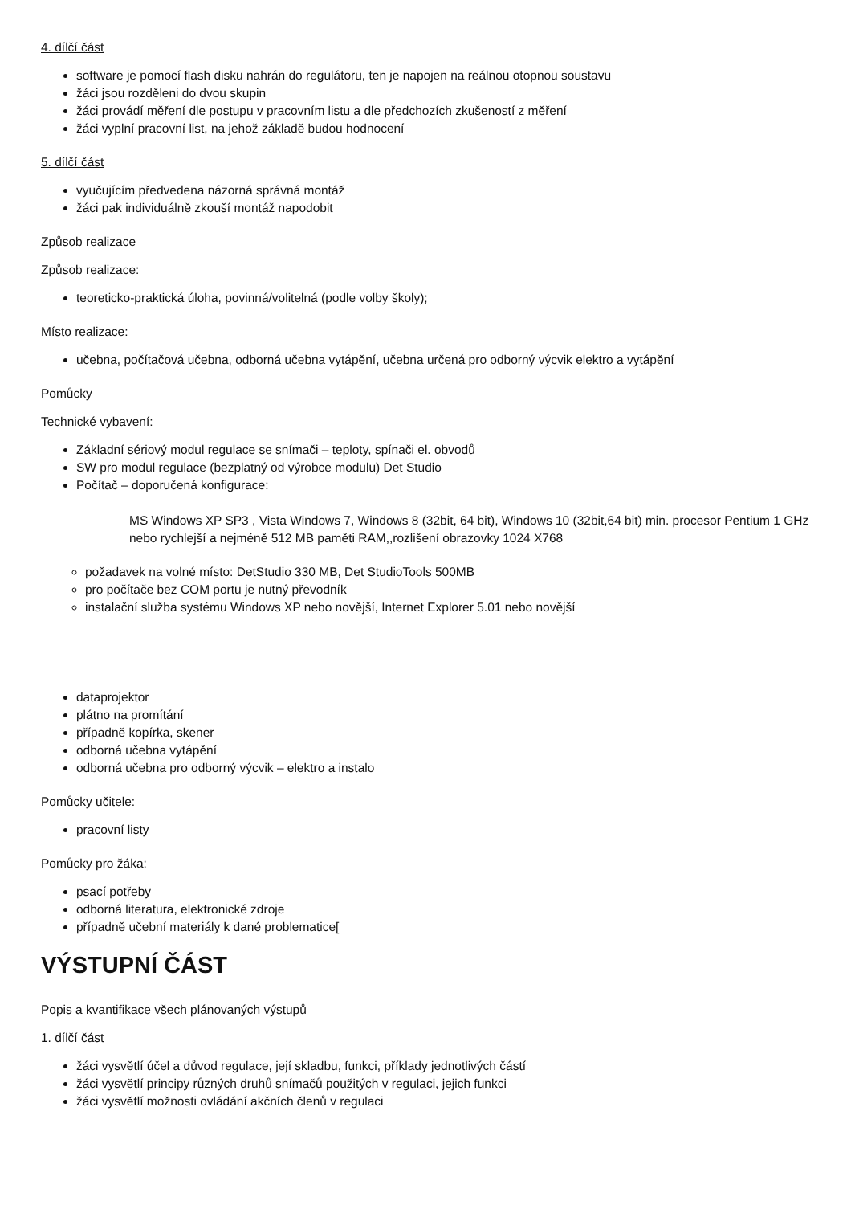4. dílčí část
software je pomocí flash disku nahrán do regulátoru, ten je napojen na reálnou otopnou soustavu
žáci jsou rozděleni do dvou skupin
žáci provádí měření dle postupu v pracovním listu a dle předchozích zkušeností z měření
žáci vyplní pracovní list, na jehož základě budou hodnocení
5. dílčí část
vyučujícím předvedena názorná správná montáž
žáci pak individuálně zkouší montáž napodobit
Způsob realizace
Způsob realizace:
teoreticko-praktická úloha, povinná/volitelná (podle volby školy);
Místo realizace:
učebna, počítačová učebna, odborná učebna vytápění, učebna určená pro odborný výcvik elektro a vytápění
Pomůcky
Technické vybavení:
Základní sériový modul regulace se snímači – teploty, spínači el. obvodů
SW pro modul regulace (bezplatný od výrobce modulu) Det Studio
Počítač – doporučená konfigurace:
MS Windows XP SP3 , Vista Windows 7, Windows 8 (32bit, 64 bit), Windows 10 (32bit,64 bit) min. procesor Pentium 1 GHz nebo rychlejší a nejméně 512 MB paměti RAM,,rozlišení obrazovky 1024 X768
požadavek na volné místo: DetStudio 330 MB, Det StudioTools 500MB
pro počítače bez COM portu je nutný převodník
instalační služba systému Windows XP nebo novější, Internet Explorer 5.01 nebo novější
dataprojektor
plátno na promítání
případně kopírka, skener
odborná učebna vytápění
odborná učebna pro odborný výcvik – elektro a instalo
Pomůcky učitele:
pracovní listy
Pomůcky pro žáka:
psací potřeby
odborná literatura, elektronické zdroje
případně učební materiály k dané problematice[
VÝSTUPNÍ ČÁST
Popis a kvantifikace všech plánovaných výstupů
1. dílčí část
žáci vysvětlí účel a důvod regulace, její skladbu, funkci, příklady jednotlivých částí
žáci vysvětlí principy různých druhů snímačů použitých v regulaci, jejich funkci
žáci vysvětlí možnosti ovládání akčních členů v regulaci